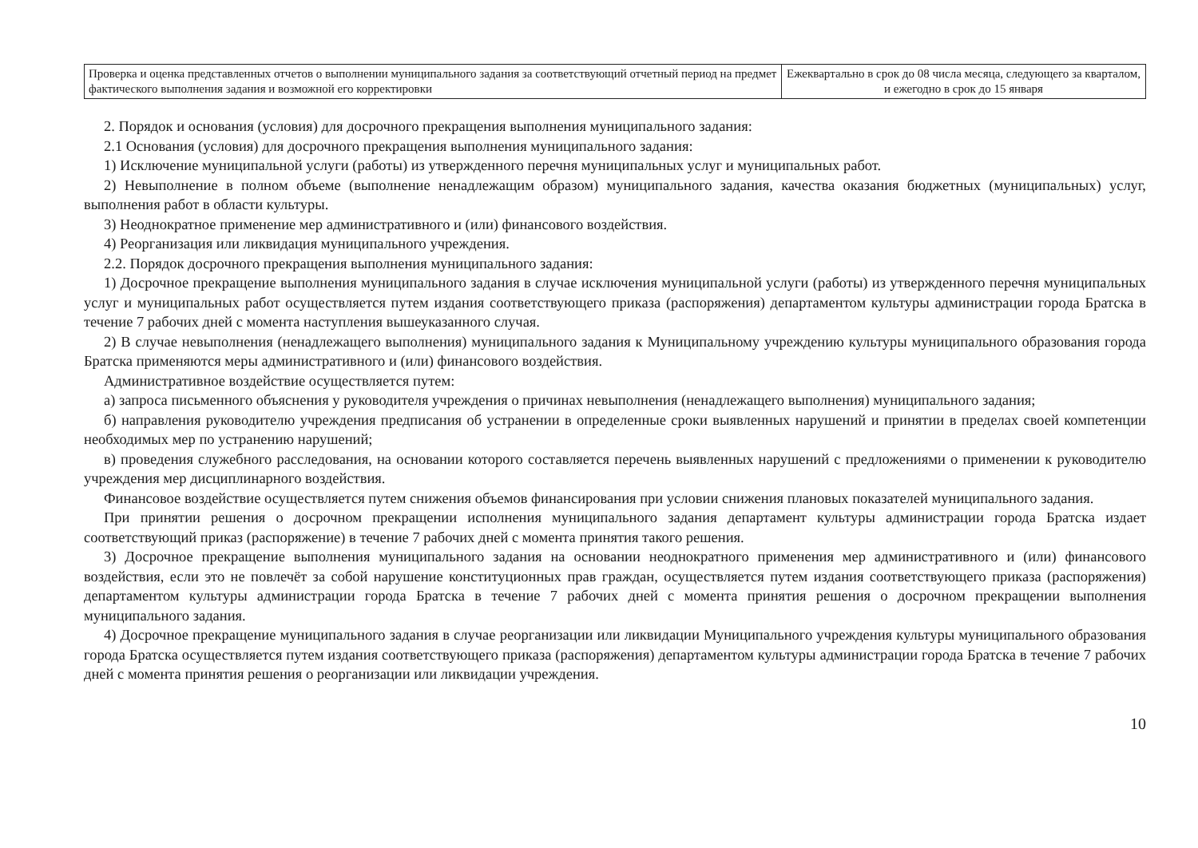| Проверка и оценка представленных отчетов о выполнении муниципального задания за соответствующий отчетный период на предмет фактического выполнения задания и возможной его корректировки | Ежеквартально в срок до 08 числа месяца, следующего за кварталом, и ежегодно в срок до 15 января |
2. Порядок и основания (условия) для досрочного прекращения выполнения муниципального задания:
2.1 Основания (условия) для досрочного прекращения выполнения муниципального задания:
1) Исключение муниципальной услуги (работы) из утвержденного перечня муниципальных услуг и муниципальных работ.
2) Невыполнение в полном объеме (выполнение ненадлежащим образом) муниципального задания, качества оказания бюджетных (муниципальных) услуг, выполнения работ в области культуры.
3) Неоднократное применение мер административного и (или) финансового воздействия.
4) Реорганизация или ликвидация муниципального учреждения.
2.2. Порядок досрочного прекращения выполнения муниципального задания:
1) Досрочное прекращение выполнения муниципального задания в случае исключения муниципальной услуги (работы) из утвержденного перечня муниципальных услуг и муниципальных работ осуществляется путем издания соответствующего приказа (распоряжения) департаментом культуры администрации города Братска в течение 7 рабочих дней с момента наступления вышеуказанного случая.
2) В случае невыполнения (ненадлежащего выполнения) муниципального задания к Муниципальному учреждению культуры муниципального образования города Братска применяются меры административного и (или) финансового воздействия.
Административное воздействие осуществляется путем:
а) запроса письменного объяснения у руководителя учреждения о причинах невыполнения (ненадлежащего выполнения) муниципального задания;
б) направления руководителю учреждения предписания об устранении в определенные сроки выявленных нарушений и принятии в пределах своей компетенции необходимых мер по устранению нарушений;
в) проведения служебного расследования, на основании которого составляется перечень выявленных нарушений с предложениями о применении к руководителю учреждения мер дисциплинарного воздействия.
Финансовое воздействие осуществляется путем снижения объемов финансирования при условии снижения плановых показателей муниципального задания.
При принятии решения о досрочном прекращении исполнения муниципального задания департамент культуры администрации города Братска издает соответствующий приказ (распоряжение) в течение 7 рабочих дней с момента принятия такого решения.
3) Досрочное прекращение выполнения муниципального задания на основании неоднократного применения мер административного и (или) финансового воздействия, если это не повлечёт за собой нарушение конституционных прав граждан, осуществляется путем издания соответствующего приказа (распоряжения) департаментом культуры администрации города Братска в течение 7 рабочих дней с момента принятия решения о досрочном прекращении выполнения муниципального задания.
4) Досрочное прекращение муниципального задания в случае реорганизации или ликвидации Муниципального учреждения культуры муниципального образования города Братска осуществляется путем издания соответствующего приказа (распоряжения) департаментом культуры администрации города Братска в течение 7 рабочих дней с момента принятия решения о реорганизации или ликвидации учреждения.
10